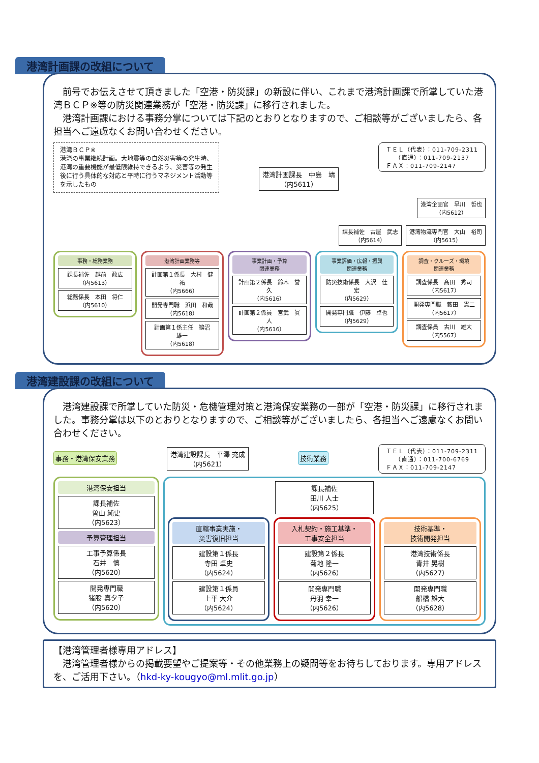港湾計画課の改組について
　前号でお伝えさせて頂きました「空港・防災課」の新設に伴い、これまで港湾計画課で所掌していた港湾ＢＣＰ※等の防災関連業務が「空港・防災課」に移行されました。
　港湾計画課における事務分掌については下記のとおりとなりますので、ご相談等がございましたら、各担当へご遠慮なくお問い合わせください。
港湾ＢＣＰ※
港湾の事業継続計画。大地震等の自然災害等の発生時、港湾の重要機能が最低限維持できるよう、災害等の発生後に行う具体的な対応と平時に行うマネジメント活動等を示したもの
港湾計画課長　中島　靖
（内5611）
ＴＥＬ（代表）：011-709-2311
　　（直通）：011-709-2137
ＦＡＸ：011-709-2147
港湾企画官　早川　哲也
（内5612）
課長補佐　古屋　武志
（内5614）
港湾物流専門官　大山　裕司
（内5615）
事務・総務業務
課長補佐　越前　政広
（内5613）
総務係長　本田　将仁
（内5610）
港湾計画業務等
計画第１係長　大村　健祐
（内5666）
開発専門職　浜田　和哉
（内5618）
計画第１係主任　鵜沼　雄一
（内5618）
事業計画・予算
関連業務
計画第２係長　鈴木　誉久
（内5616）
計画第２係員　宮武　眞人
（内5616）
事業評価・広報・振興
関連業務
防災技術係長　大沢　佳宏
（内5629）
開発専門職　伊藤　卓也
（内5629）
調査・クルーズ・環境
関連業務
調査係長　髙田　秀司
（内5617）
開発専門職　藪田　憲二
（内5617）
調査係員　古川　雄大
（内5567）
港湾建設課の改組について
　港湾建設課で所掌していた防災・危機管理対策と港湾保安業務の一部が「空港・防災課」に移行されました。事務分掌は以下のとおりとなりますので、ご相談等がございましたら、各担当へご遠慮なくお問い合わせください。
事務・港湾保安業務
港湾建設課長　平澤 充成
（内5621）
技術業務
ＴＥＬ（代表）：011-709-2311
　　（直通）：011-700-6769
ＦＡＸ：011-709-2147
港湾保安担当
課長補佐
曽山 純史
（内5623）
予算管理担当
工事予算係長
石井　慎
（内5620）
開発専門職
猪股 真夕子
（内5620）
課長補佐
田川 人士
（内5625）
直轄事業実施・
災害復旧担当
建設第１係長
寺田 卓史
（内5624）
建設第１係員
上平 大介
（内5624）
入札契約・施工基準・
工事安全担当
建設第２係長
菊地 隆一
（内5626）
開発専門職
丹羽 幸一
（内5626）
技術基準・
技術開発担当
港湾技術係長
青井 晃樹
（内5627）
開発専門職
船橋 雄大
（内5628）
【港湾管理者様専用アドレス】
　港湾管理者様からの掲載要望やご提案等・その他業務上の疑問等をお待ちしております。専用アドレスを、ご活用下さい。（hkd-ky-kougyo@ml.mlit.go.jp）